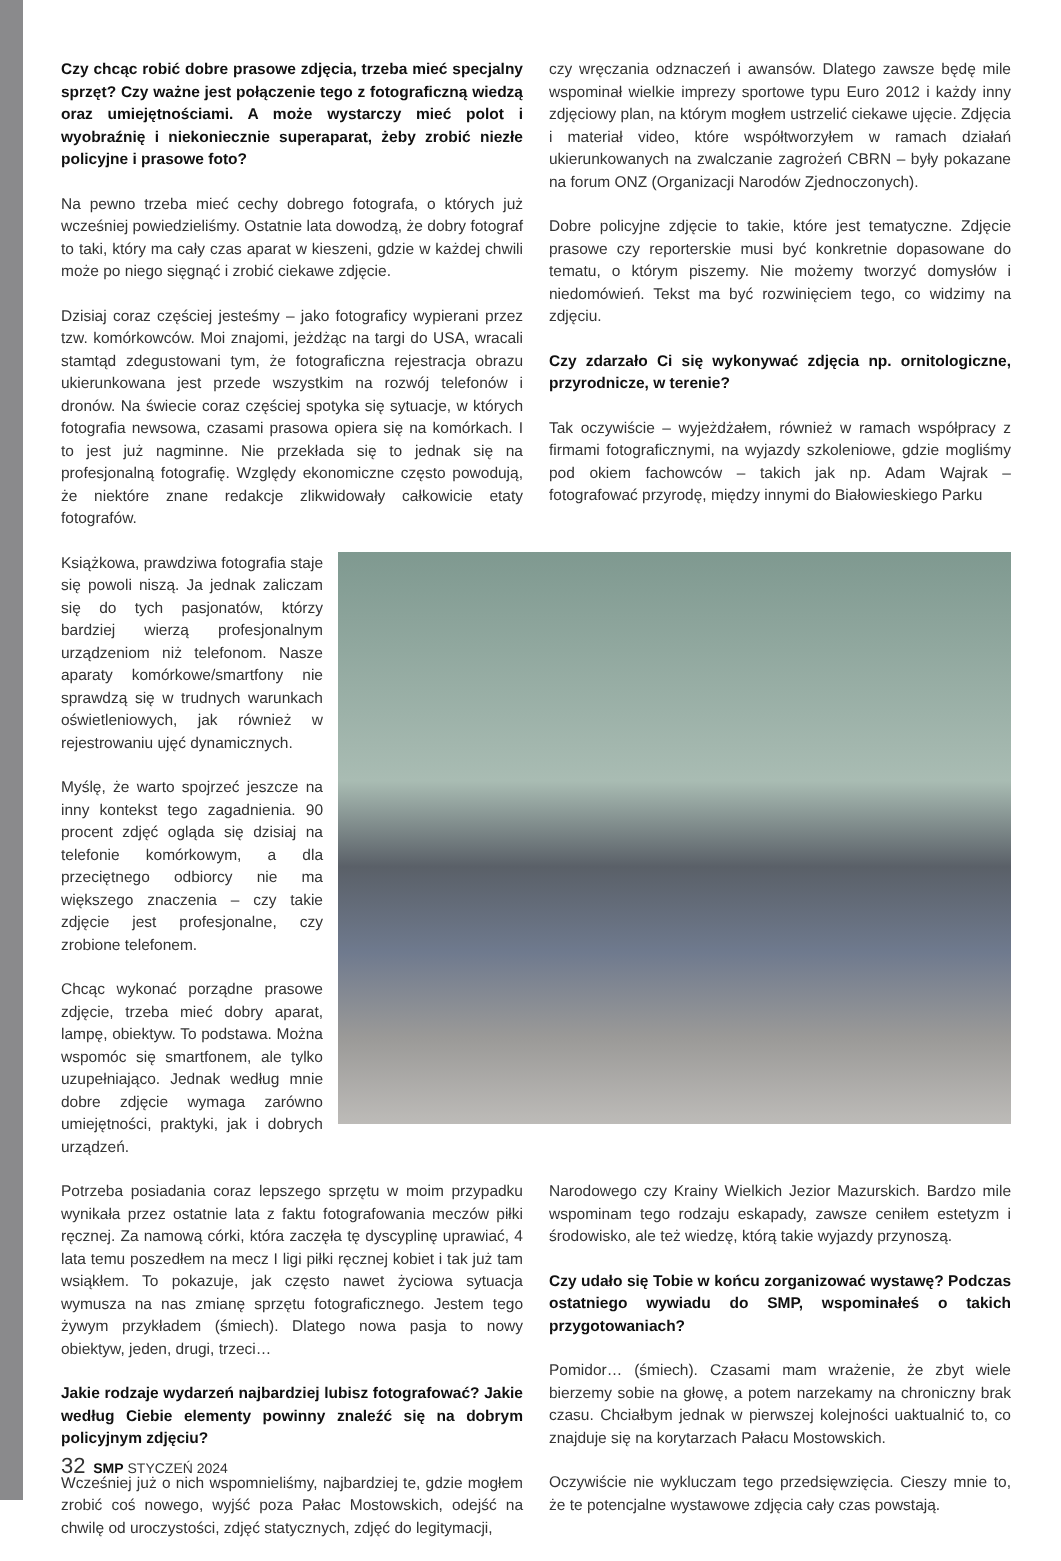Czy chcąc robić dobre prasowe zdjęcia, trzeba mieć specjalny sprzęt? Czy ważne jest połączenie tego z fotograficzną wiedzą oraz umiejętnościami. A może wystarczy mieć polot i wyobraźnię i niekoniecznie superaparat, żeby zrobić niezłe policyjne i prasowe foto?
Na pewno trzeba mieć cechy dobrego fotografa, o których już wcześniej powiedzieliśmy. Ostatnie lata dowodzą, że dobry fotograf to taki, który ma cały czas aparat w kieszeni, gdzie w każdej chwili może po niego sięgnąć i zrobić ciekawe zdjęcie.
Dzisiaj coraz częściej jesteśmy – jako fotograficy wypierani przez tzw. komórkowców. Moi znajomi, jeżdżąc na targi do USA, wracali stamtąd zdegustowani tym, że fotograficzna rejestracja obrazu ukierunkowana jest przede wszystkim na rozwój telefonów i dronów. Na świecie coraz częściej spotyka się sytuacje, w których fotografia newsowa, czasami prasowa opiera się na komórkach. I to jest już nagminne. Nie przekłada się to jednak się na profesjonalną fotografię. Względy ekonomiczne często powodują, że niektóre znane redakcje zlikwidowały całkowicie etaty fotografów.
czy wręczania odznaczeń i awansów. Dlatego zawsze będę mile wspominał wielkie imprezy sportowe typu Euro 2012 i każdy inny zdjęciowy plan, na którym mogłem ustrzelić ciekawe ujęcie. Zdjęcia i materiał video, które współtworzyłem w ramach działań ukierunkowanych na zwalczanie zagrożeń CBRN – były pokazane na forum ONZ (Organizacji Narodów Zjednoczonych).
Dobre policyjne zdjęcie to takie, które jest tematyczne. Zdjęcie prasowe czy reporterskie musi być konkretnie dopasowane do tematu, o którym piszemy. Nie możemy tworzyć domysłów i niedomówień. Tekst ma być rozwinięciem tego, co widzimy na zdjęciu.
Czy zdarzało Ci się wykonywać zdjęcia np. ornitologiczne, przyrodnicze, w terenie?
Tak oczywiście – wyjeżdżałem, również w ramach współpracy z firmami fotograficznymi, na wyjazdy szkoleniowe, gdzie mogliśmy pod okiem fachowców – takich jak np. Adam Wajrak – fotografować przyrodę, między innymi do Białowieskiego Parku
Książkowa, prawdziwa fotografia staje się powoli niszą. Ja jednak zaliczam się do tych pasjonatów, którzy bardziej wierzą profesjonalnym urządzeniom niż telefonom. Nasze aparaty komórkowe/smartfony nie sprawdzą się w trudnych warunkach oświetleniowych, jak również w rejestrowaniu ujęć dynamicznych.
Myślę, że warto spojrzeć jeszcze na inny kontekst tego zagadnienia. 90 procent zdjęć ogląda się dzisiaj na telefonie komórkowym, a dla przeciętnego odbiorcy nie ma większego znaczenia – czy takie zdjęcie jest profesjonalne, czy zrobione telefonem.
Chcąc wykonać porządne prasowe zdjęcie, trzeba mieć dobry aparat, lampę, obiektyw. To podstawa. Można wspomóc się smartfonem, ale tylko uzupełniająco. Jednak według mnie dobre zdjęcie wymaga zarówno umiejętności, praktyki, jak i dobrych urządzeń.
Potrzeba posiadania coraz lepszego sprzętu w moim przypadku wynikała przez ostatnie lata z faktu fotografowania meczów piłki ręcznej. Za namową córki, która zaczęła tę dyscyplinę uprawiać, 4 lata temu poszedłem na mecz I ligi piłki ręcznej kobiet i tak już tam wsiąkłem. To pokazuje, jak często nawet życiowa sytuacja wymusza na nas zmianę sprzętu fotograficznego. Jestem tego żywym przykładem (śmiech). Dlatego nowa pasja to nowy obiektyw, jeden, drugi, trzeci…
Jakie rodzaje wydarzeń najbardziej lubisz fotografować? Jakie według Ciebie elementy powinny znaleźć się na dobrym policyjnym zdjęciu?
Wcześniej już o nich wspomnieliśmy, najbardziej te, gdzie mogłem zrobić coś nowego, wyjść poza Pałac Mostowskich, odejść na chwilę od uroczystości, zdjęć statycznych, zdjęć do legitymacji,
Narodowego czy Krainy Wielkich Jezior Mazurskich. Bardzo mile wspominam tego rodzaju eskapady, zawsze ceniłem estetyzm i środowisko, ale też wiedzę, którą takie wyjazdy przynoszą.
Czy udało się Tobie w końcu zorganizować wystawę? Podczas ostatniego wywiadu do SMP, wspominałeś o takich przygotowaniach?
Pomidor… (śmiech). Czasami mam wrażenie, że zbyt wiele bierzemy sobie na głowę, a potem narzekamy na chroniczny brak czasu. Chciałbym jednak w pierwszej kolejności uaktualnić to, co znajduje się na korytarzach Pałacu Mostowskich.
Oczywiście nie wykluczam tego przedsięwzięcia. Cieszy mnie to, że te potencjalne wystawowe zdjęcia cały czas powstają.
32 SMP STYCZEŃ 2024